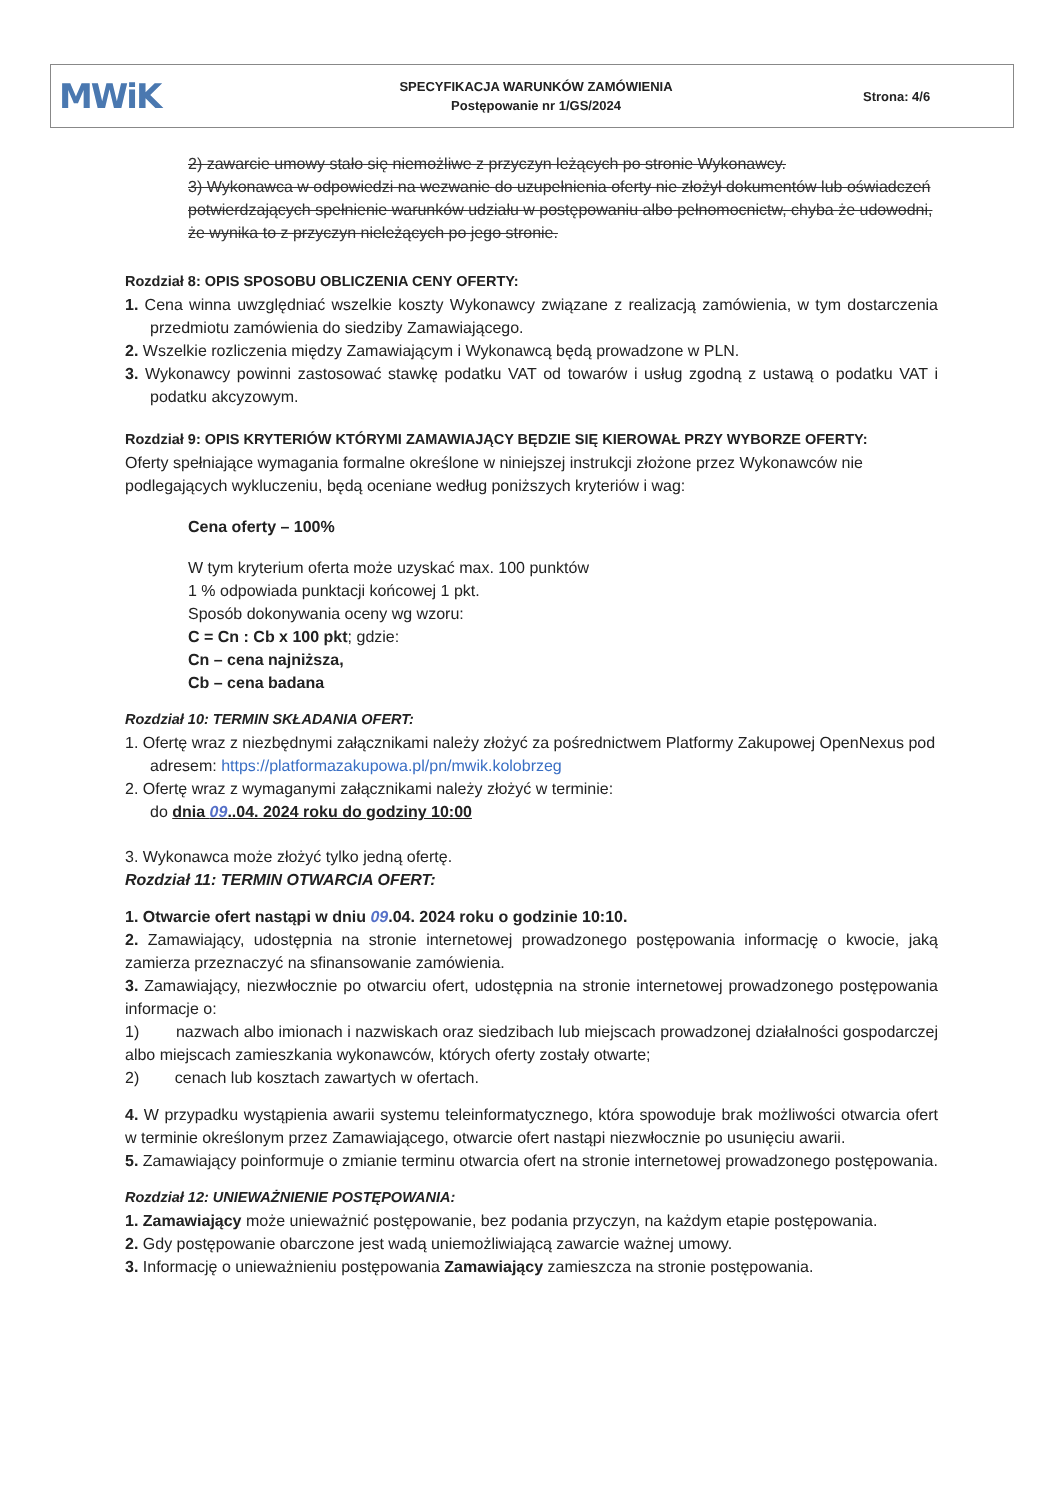MWiK
SPECYFIKACJA WARUNKÓW ZAMÓWIENIA
Postępowanie nr 1/GS/2024
Strona: 4/6
2) zawarcie umowy stało się niemożliwe z przyczyn leżących po stronie Wykonawcy.
3) Wykonawca w odpowiedzi na wezwanie do uzupełnienia oferty nie złożył dokumentów lub oświadczeń potwierdzających spełnienie warunków udziału w postępowaniu albo pełnomocnictw, chyba że udowodni, że wynika to z przyczyn nieleżących po jego stronie.
Rozdział 8: OPIS SPOSOBU OBLICZENIA CENY OFERTY:
1. Cena winna uwzględniać wszelkie koszty Wykonawcy związane z realizacją zamówienia, w tym dostarczenia przedmiotu zamówienia do siedziby Zamawiającego.
2. Wszelkie rozliczenia między Zamawiającym i Wykonawcą będą prowadzone w PLN.
3. Wykonawcy powinni zastosować stawkę podatku VAT od towarów i usług zgodną z ustawą o podatku VAT i podatku akcyzowym.
Rozdział 9: OPIS KRYTERIÓW KTÓRYMI ZAMAWIAJĄCY BĘDZIE SIĘ KIEROWAŁ PRZY WYBORZE OFERTY:
Oferty spełniające wymagania formalne określone w niniejszej instrukcji złożone przez Wykonawców nie podlegających wykluczeniu, będą oceniane według poniższych kryteriów i wag:
Cena oferty – 100%
W tym kryterium oferta może uzyskać max. 100 punktów
1 % odpowiada punktacji końcowej 1 pkt.
Sposób dokonywania oceny wg wzoru:
C = Cn : Cb x 100 pkt; gdzie:
Cn – cena najniższa,
Cb – cena badana
Rozdział 10: TERMIN SKŁADANIA OFERT:
1. Ofertę wraz z niezbędnymi załącznikami należy złożyć za pośrednictwem Platformy Zakupowej OpenNexus pod adresem: https://platformazakupowa.pl/pn/mwik.kolobrzeg
2. Ofertę wraz z wymaganymi załącznikami należy złożyć w terminie:
do dnia 09..04. 2024 roku do godziny 10:00
3. Wykonawca może złożyć tylko jedną ofertę.
Rozdział 11: TERMIN OTWARCIA OFERT:
1. Otwarcie ofert nastąpi w dniu 09.04. 2024 roku o godzinie 10:10.
2. Zamawiający, udostępnia na stronie internetowej prowadzonego postępowania informację o kwocie, jaką zamierza przeznaczyć na sfinansowanie zamówienia.
3. Zamawiający, niezwłocznie po otwarciu ofert, udostępnia na stronie internetowej prowadzonego postępowania informacje o:
1) nazwach albo imionach i nazwiskach oraz siedzibach lub miejscach prowadzonej działalności gospodarczej albo miejscach zamieszkania wykonawców, których oferty zostały otwarte;
2) cenach lub kosztach zawartych w ofertach.
4. W przypadku wystąpienia awarii systemu teleinformatycznego, która spowoduje brak możliwości otwarcia ofert w terminie określonym przez Zamawiającego, otwarcie ofert nastąpi niezwłocznie po usunięciu awarii.
5. Zamawiający poinformuje o zmianie terminu otwarcia ofert na stronie internetowej prowadzonego postępowania.
Rozdział 12: UNIEWAŻNIENIE POSTĘPOWANIA:
1. Zamawiający może unieważnić postępowanie, bez podania przyczyn, na każdym etapie postępowania.
2. Gdy postępowanie obarczone jest wadą uniemożliwiającą zawarcie ważnej umowy.
3. Informację o unieważnieniu postępowania Zamawiający zamieszcza na stronie postępowania.